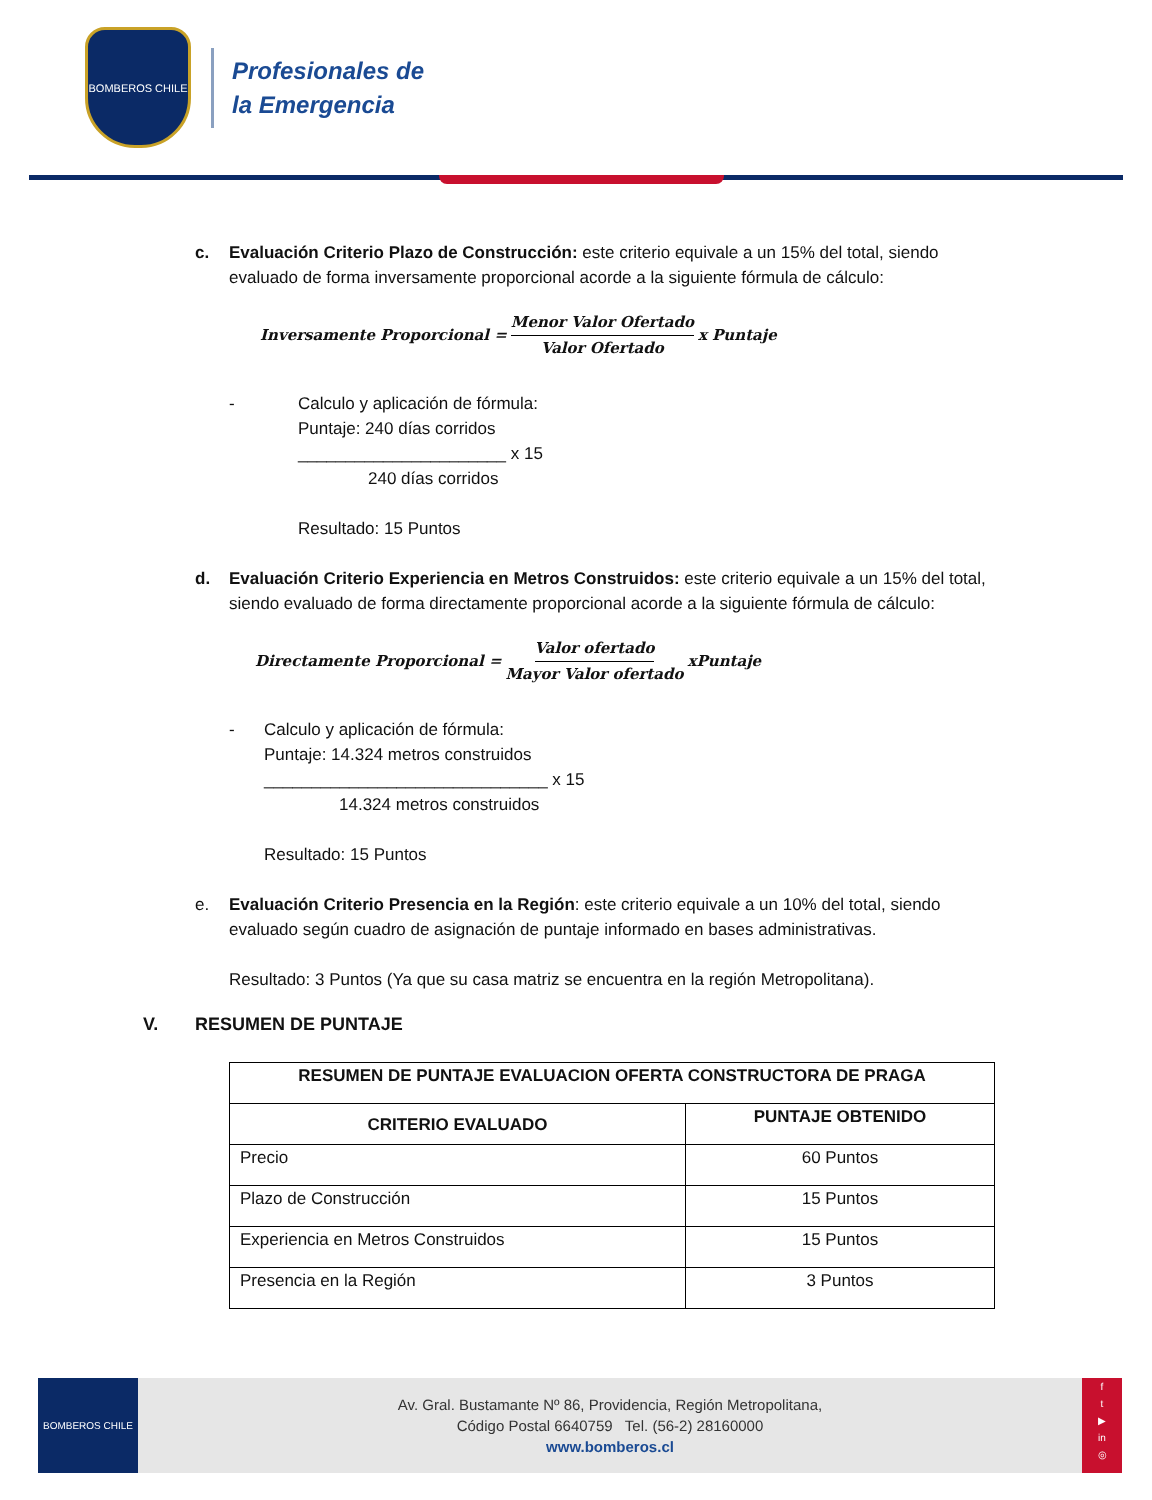BOMBEROS CHILE
Profesionales de
la Emergencia
c. Evaluación Criterio Plazo de Construcción: este criterio equivale a un 15% del total, siendo evaluado de forma inversamente proporcional acorde a la siguiente fórmula de cálculo:
Inversamente Proporcional = Menor Valor Ofertado Valor Ofertado x Puntaje
- Calculo y aplicación de fórmula:
Puntaje: 240 días corridos
______________________ x 15
240 días corridos
Resultado: 15 Puntos
d. Evaluación Criterio Experiencia en Metros Construidos: este criterio equivale a un 15% del total, siendo evaluado de forma directamente proporcional acorde a la siguiente fórmula de cálculo:
Directamente Proporcional = Valor ofertado Mayor Valor ofertado xPuntaje
- Calculo y aplicación de fórmula:
Puntaje: 14.324 metros construidos
______________________________ x 15
14.324 metros construidos
Resultado: 15 Puntos
e. Evaluación Criterio Presencia en la Región: este criterio equivale a un 10% del total, siendo evaluado según cuadro de asignación de puntaje informado en bases administrativas.
Resultado: 3 Puntos (Ya que su casa matriz se encuentra en la región Metropolitana).
V. RESUMEN DE PUNTAJE
| RESUMEN DE PUNTAJE EVALUACION OFERTA CONSTRUCTORA DE PRAGA | |
| --- | --- |
| CRITERIO EVALUADO | PUNTAJE OBTENIDO |
| Precio | 60 Puntos |
| Plazo de Construcción | 15 Puntos |
| Experiencia en Metros Construidos | 15 Puntos |
| Presencia en la Región | 3 Puntos |
BOMBEROS CHILE
Av. Gral. Bustamante Nº 86, Providencia, Región Metropolitana,
Código Postal 6640759 Tel. (56-2) 28160000
www.bomberos.cl
f
t
▶
in
◎